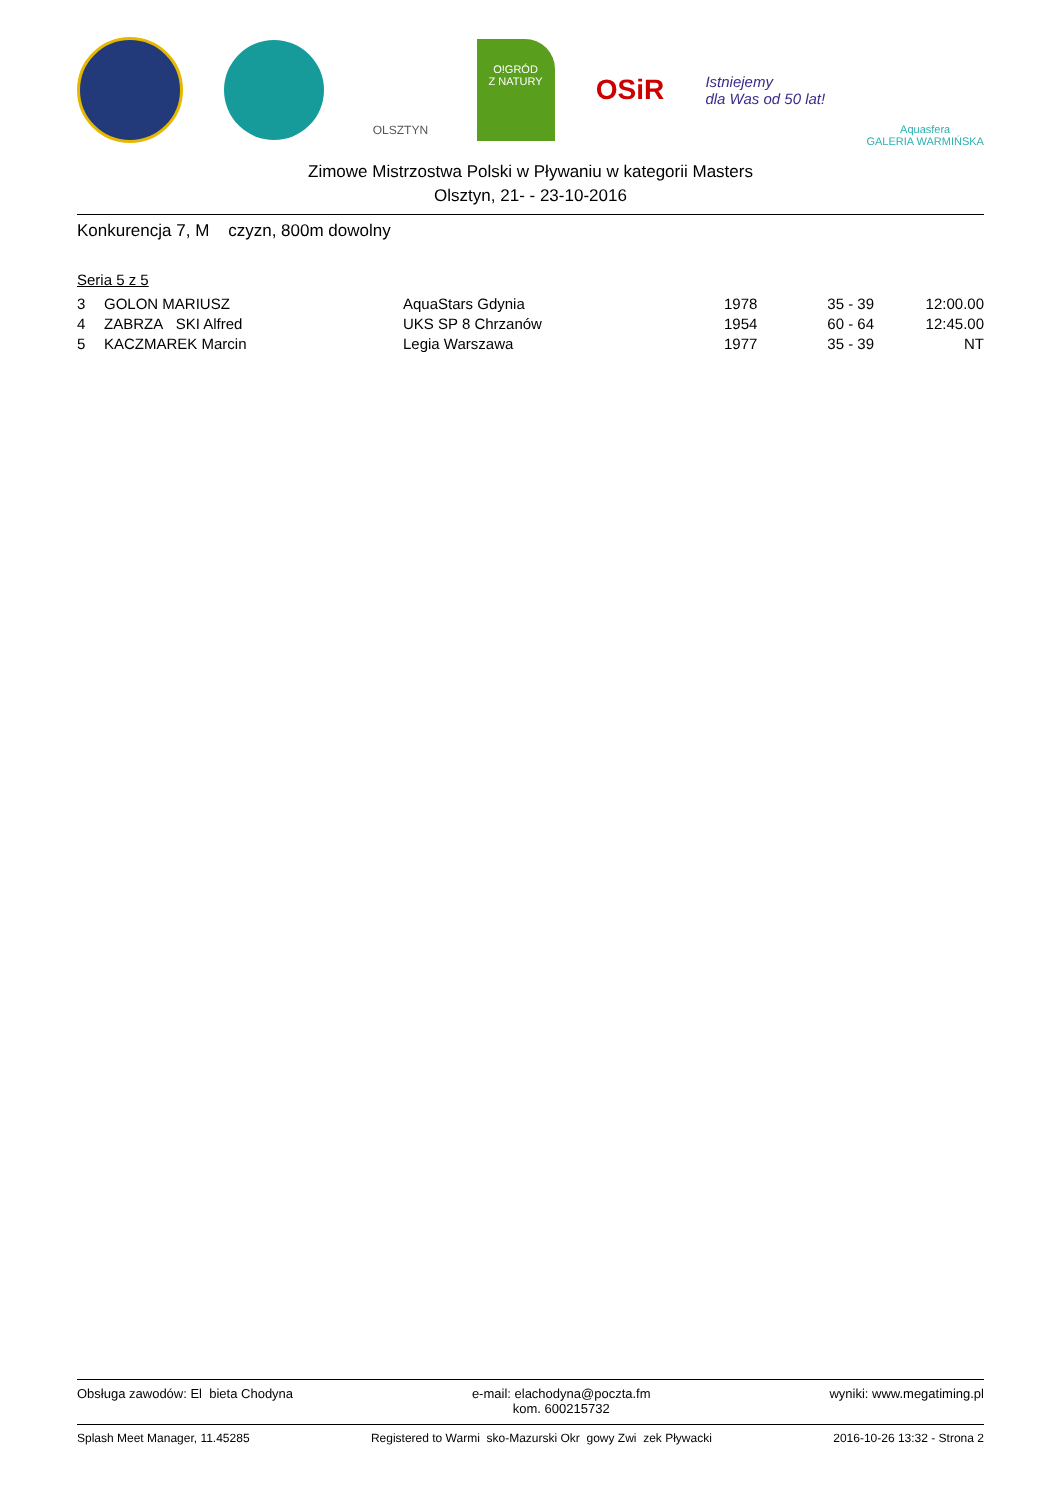OLSZTYN
O!GRÓD
Z NATURY
OSiR
Istniejemy
dla Was od 50 lat!
Aquasfera
GALERIA WARMIŃSKA
Zimowe Mistrzostwa Polski w Pływaniu w kategorii Masters
Olsztyn, 21- - 23-10-2016
Konkurencja 7, M czyzn, 800m dowolny
Seria 5 z 5
| 3 | GOLON MARIUSZ | AquaStars Gdynia | 1978 | 35 - 39 | 12:00.00 |
| 4 | ZABRZA SKI Alfred | UKS SP 8 Chrzanów | 1954 | 60 - 64 | 12:45.00 |
| 5 | KACZMAREK Marcin | Legia Warszawa | 1977 | 35 - 39 | NT |
Obsługa zawodów: El bieta Chodyna e-mail: elachodyna@poczta.fm
kom. 600215732 wyniki: www.megatiming.pl
Splash Meet Manager, 11.45285 Registered to Warmi sko-Mazurski Okr gowy Zwi zek Pływacki 2016-10-26 13:32 - Strona 2